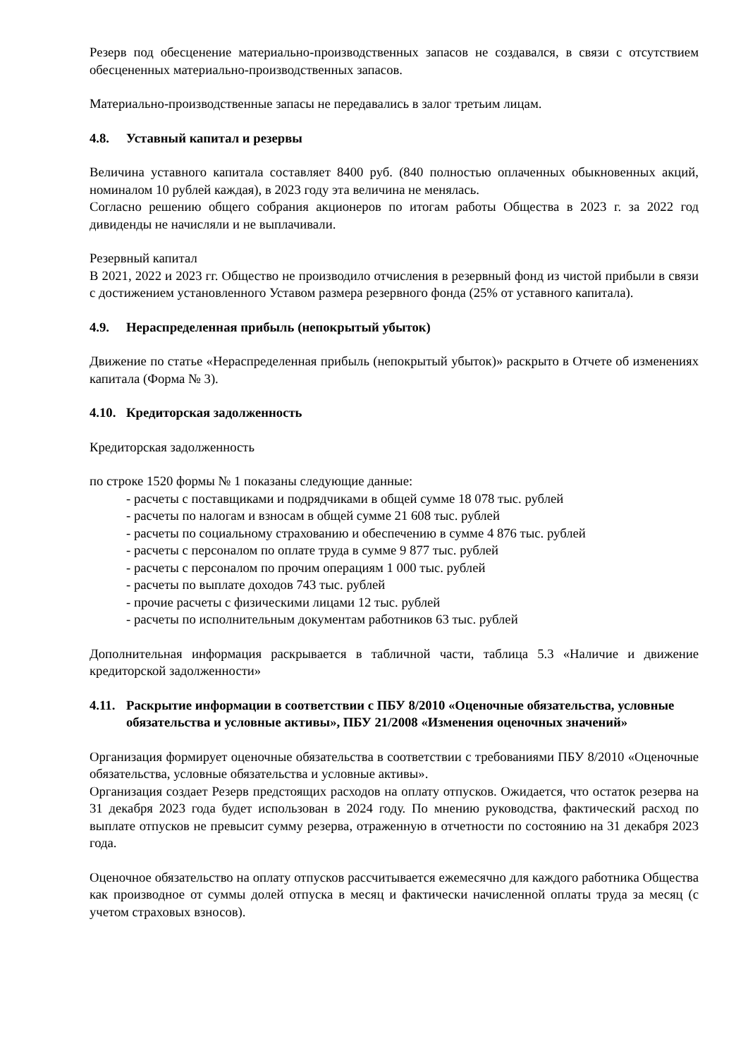Резерв под обесценение материально-производственных запасов не создавался, в связи с отсутствием обесцененных материально-производственных запасов.
Материально-производственные запасы не передавались в залог третьим лицам.
4.8. Уставный капитал и резервы
Величина уставного капитала составляет 8400 руб. (840 полностью оплаченных обыкновенных акций, номиналом 10 рублей каждая), в 2023 году эта величина не менялась.
Согласно решению общего собрания акционеров по итогам работы Общества в 2023 г. за 2022 год дивиденды не начисляли и не выплачивали.
Резервный капитал
В 2021, 2022 и 2023 гг. Общество не производило отчисления в резервный фонд из чистой прибыли в связи с достижением установленного Уставом размера резервного фонда (25% от уставного капитала).
4.9. Нераспределенная прибыль (непокрытый убыток)
Движение по статье «Нераспределенная прибыль (непокрытый убыток)» раскрыто в Отчете об изменениях капитала (Форма № 3).
4.10. Кредиторская задолженность
Кредиторская задолженность
по строке 1520 формы № 1 показаны следующие данные:
- расчеты с поставщиками и подрядчиками в общей сумме 18 078 тыс. рублей
- расчеты по налогам и взносам в общей сумме 21 608 тыс. рублей
- расчеты по социальному страхованию и обеспечению в сумме 4 876 тыс. рублей
- расчеты с персоналом по оплате труда в сумме 9 877 тыс. рублей
- расчеты с персоналом по прочим операциям 1 000 тыс. рублей
- расчеты по выплате доходов 743 тыс. рублей
- прочие расчеты с физическими лицами 12 тыс. рублей
- расчеты по исполнительным документам работников 63 тыс. рублей
Дополнительная информация раскрывается в табличной части, таблица 5.3 «Наличие и движение кредиторской задолженности»
4.11. Раскрытие информации в соответствии с ПБУ 8/2010 «Оценочные обязательства, условные обязательства и условные активы», ПБУ 21/2008 «Изменения оценочных значений»
Организация формирует оценочные обязательства в соответствии с требованиями ПБУ 8/2010 «Оценочные обязательства, условные обязательства и условные активы».
Организация создает Резерв предстоящих расходов на оплату отпусков. Ожидается, что остаток резерва на 31 декабря 2023 года будет использован в 2024 году. По мнению руководства, фактический расход по выплате отпусков не превысит сумму резерва, отраженную в отчетности по состоянию на 31 декабря 2023 года.
Оценочное обязательство на оплату отпусков рассчитывается ежемесячно для каждого работника Общества как производное от суммы долей отпуска в месяц и фактически начисленной оплаты труда за месяц (с учетом страховых взносов).